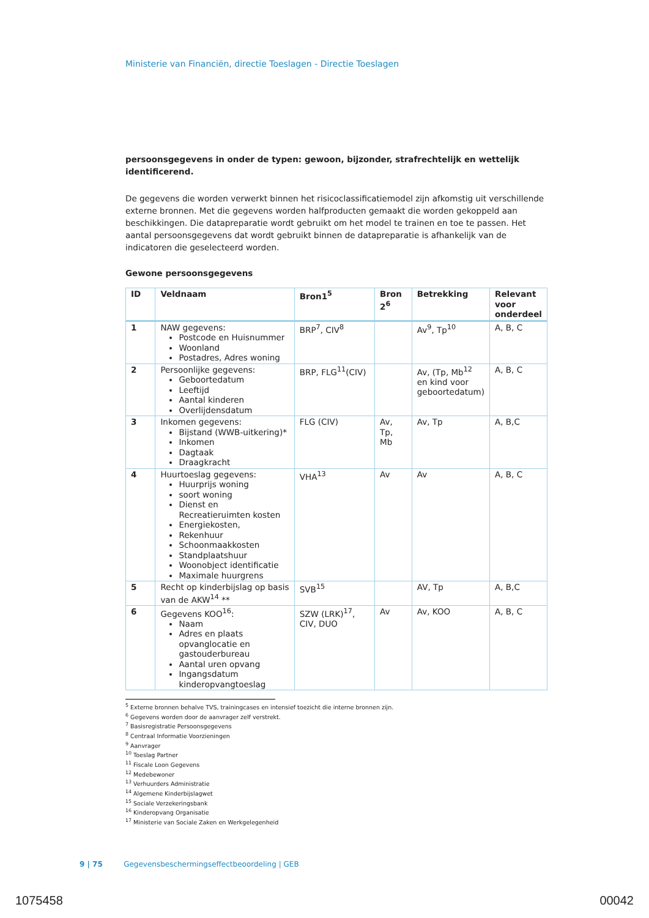Ministerie van Financiën, directie Toeslagen - Directie Toeslagen
persoonsgegevens in onder de typen: gewoon, bijzonder, strafrechtelijk en wettelijk identificerend.
De gegevens die worden verwerkt binnen het risicoclassificatiemodel zijn afkomstig uit verschillende externe bronnen. Met die gegevens worden halfproducten gemaakt die worden gekoppeld aan beschikkingen. Die datapreparatie wordt gebruikt om het model te trainen en toe te passen. Het aantal persoonsgegevens dat wordt gebruikt binnen de datapreparatie is afhankelijk van de indicatoren die geselecteerd worden.
Gewone persoonsgegevens
| ID | Veldnaam | Bron1<sup>5</sup> | Bron 2<sup>6</sup> | Betrekking | Relevant voor onderdeel |
| --- | --- | --- | --- | --- | --- |
| 1 | NAW gegevens: Postcode en Huisnummer Woonland Postadres, Adres woning | BRP<sup>7</sup>, CIV<sup>8</sup> | | Av<sup>9</sup>, Tp<sup>10</sup> | A, B, C |
| 2 | Persoonlijke gegevens: Geboortedatum Leeftijd Aantal kinderen Overlijdensdatum | BRP, FLG<sup>11</sup>(CIV) | | Av, (Tp, Mb<sup>12</sup> en kind voor geboortedatum) | A, B, C |
| 3 | Inkomen gegevens: Bijstand (WWB-uitkering)* Inkomen Dagtaak Draagkracht | FLG (CIV) | Av, Tp, Mb | Av, Tp | A, B,C |
| 4 | Huurtoeslag gegevens: Huurprijs woning soort woning Dienst en Recreatieruimten kosten Energiekosten, Rekenhuur Schoonmaakkosten Standplaatshuur Woonobject identificatie Maximale huurgrens | VHA<sup>13</sup> | Av | Av | A, B, C |
| 5 | Recht op kinderbijslag op basis van de AKW<sup>14</sup> ** | SVB<sup>15</sup> | | AV, Tp | A, B,C |
| 6 | Gegevens KOO<sup>16</sup>: Naam Adres en plaats opvanglocatie en gastouderbureau Aantal uren opvang Ingangsdatum kinderopvangtoeslag | SZW (LRK)<sup>17</sup>, CIV, DUO | Av | Av, KOO | A, B, C |
<sup>5</sup> Externe bronnen behalve TVS, trainingcases en intensief toezicht die interne bronnen zijn.
<sup>6</sup> Gegevens worden door de aanvrager zelf verstrekt.
<sup>7</sup> Basisregistratie Persoonsgegevens
<sup>8</sup> Centraal Informatie Voorzieningen
<sup>9</sup> Aanvrager
<sup>10</sup> Toeslag Partner
<sup>11</sup> Fiscale Loon Gegevens
<sup>12</sup> Medebewoner
<sup>13</sup> Verhuurders Administratie
<sup>14</sup> Algemene Kinderbijslagwet
<sup>15</sup> Sociale Verzekeringsbank
<sup>16</sup> Kinderopvang Organisatie
<sup>17</sup> Ministerie van Sociale Zaken en Werkgelegenheid
9 | 75 Gegevensbeschermingseffectbeoordeling | GEB
1075458 00042